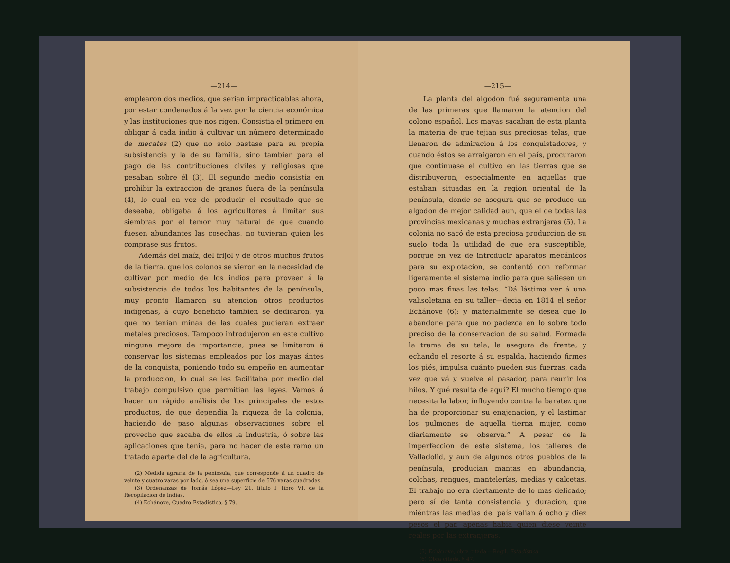—214—
emplearon dos medios, que serian impracticables ahora, por estar condenados á la vez por la ciencia económica y las instituciones que nos rigen. Consistia el primero en obligar á cada indio á cultivar un número determinado de mecates (2) que no solo bastase para su propia subsistencia y la de su familia, sino tambien para el pago de las contribuciones civiles y religiosas que pesaban sobre él (3). El segundo medio consistia en prohibir la extraccion de granos fuera de la península (4), lo cual en vez de producir el resultado que se deseaba, obligaba á los agricultores á limitar sus siembras por el temor muy natural de que cuando fuesen abundantes las cosechas, no tuvieran quien les comprase sus frutos.
Además del maíz, del frijol y de otros muchos frutos de la tierra, que los colonos se vieron en la necesidad de cultivar por medio de los indios para proveer á la subsistencia de todos los habitantes de la península, muy pronto llamaron su atencion otros productos indígenas, á cuyo beneficio tambien se dedicaron, ya que no tenian minas de las cuales pudieran extraer metales preciosos. Tampoco introdujeron en este cultivo ninguna mejora de importancia, pues se limitaron á conservar los sistemas empleados por los mayas ántes de la conquista, poniendo todo su empeño en aumentar la produccion, lo cual se les facilitaba por medio del trabajo compulsivo que permitian las leyes. Vamos á hacer un rápido análisis de los principales de estos productos, de que dependia la riqueza de la colonia, haciendo de paso algunas observaciones sobre el provecho que sacaba de ellos la industria, ó sobre las aplicaciones que tenia, para no hacer de este ramo un tratado aparte del de la agricultura.
(2) Medida agraria de la península, que corresponde á un cuadro de veinte y cuatro varas por lado, ó sea una superficie de 576 varas cuadradas.
(3) Ordenanzas de Tomás López—Ley 21, título I, libro VI, de la Recopilacion de Indias.
(4) Echánove, Cuadro Estadístico, § 79.
—215—
La planta del algodon fué seguramente una de las primeras que llamaron la atencion del colono español. Los mayas sacaban de esta planta la materia de que tejian sus preciosas telas, que llenaron de admiracion á los conquistadores, y cuando éstos se arraigaron en el país, procuraron que continuase el cultivo en las tierras que se distribuyeron, especialmente en aquellas que estaban situadas en la region oriental de la península, donde se asegura que se produce un algodon de mejor calidad aun, que el de todas las provincias mexicanas y muchas extranjeras (5). La colonia no sacó de esta preciosa produccion de su suelo toda la utilidad de que era susceptible, porque en vez de introducir aparatos mecánicos para su explotacion, se contentó con reformar ligeramente el sistema indio para que saliesen un poco mas finas las telas. “Dá lástima ver á una valisoletana en su taller—decia en 1814 el señor Echánove (6): y materialmente se desea que lo abandone para que no padezca en lo sobre todo preciso de la conservacion de su salud. Formada la trama de su tela, la asegura de frente, y echando el resorte á su espalda, haciendo firmes los piés, impulsa cuánto pueden sus fuerzas, cada vez que vá y vuelve el pasador, para reunir los hilos. Y qué resulta de aquí? El mucho tiempo que necesita la labor, influyendo contra la baratez que ha de proporcionar su enajenacion, y el lastimar los pulmones de aquella tierna mujer, como diariamente se observa.” A pesar de la imperfeccion de este sistema, los talleres de Valladolid, y aun de algunos otros pueblos de la península, producian mantas en abundancia, colchas, rengues, mantelerías, medias y calcetas. El trabajo no era ciertamente de lo mas delicado; pero sí de tanta consistencia y duracion, que miéntras las medias del país valian á ocho y diez pesos el par, apénas habia quien diese veinte reales por las extranjeras.
(5) Echánove, obra citada.—Regil, Estadística.
(6) Obra citada, § 47.